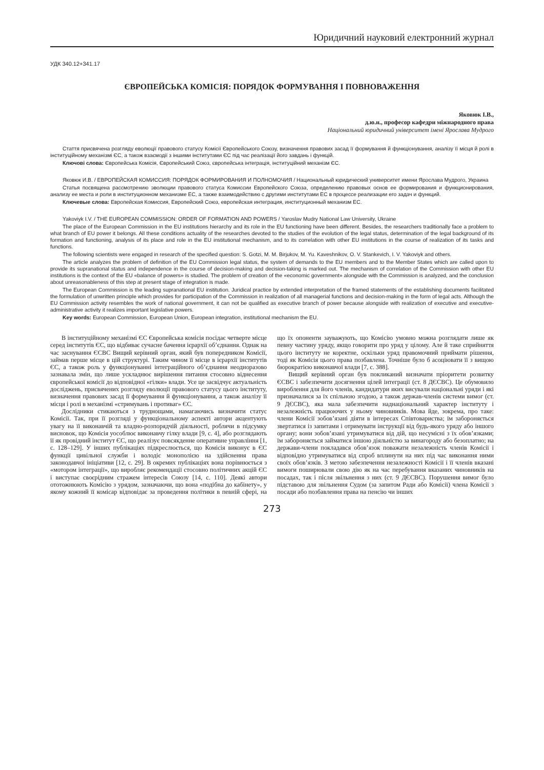Юридичний науковий електронний журнал
УДК 340.12+341.17
ЄВРОПЕЙСЬКА КОМІСІЯ: ПОРЯДОК ФОРМУВАННЯ І ПОВНОВАЖЕННЯ
Яковюк І.В.,
д.ю.н., професор кафедри міжнародного права
Національний юридичний університет імені Ярослава Мудрого
Стаття присвячена розгляду еволюції правового статусу Комісії Європейського Союзу, визначення правових засад її формування й функціонування, аналізу її місця й ролі в інституційному механізмі ЄС, а також взаємодії з іншими інститутами ЄС під час реалізації його завдань і функцій.
Ключові слова: Європейська Комісія, Європейський Союз, європейська інтеграція, інституційний механізм ЄС.
Яковюк И.В. / ЕВРОПЕЙСКАЯ КОМИССИЯ: ПОРЯДОК ФОРМИРОВАНИЯ И ПОЛНОМОЧИЯ / Национальный юридический университет имени Ярослава Мудрого, Украина
Статья посвящена рассмотрению эволюции правового статуса Комиссии Европейского Союза, определению правовых основ ее формирования и функционирования, анализу ее места и роли в институционном механизме ЕС, а также взаимодействию с другими институтами ЕС в процессе реализации его задач и функций.
Ключевые слова: Европейская Комиссия, Европейский Союз, европейская интеграция, институционный механизм ЕС.
Yakoviyk I.V. / THE EUROPEAN COMMISSION: ORDER OF FORMATION AND POWERS / Yaroslav Mudry National Law University, Ukraine
The place of the European Commission in the EU institutions hierarchy and its role in the EU functioning have been different. Besides, the researchers traditionally face a problem to what branch of EU power it belongs. All these conditions actuality of the researches devoted to the studies of the evolution of the legal status, determination of the legal background of its formation and functioning, analysis of its place and role in the EU institutional mechanism, and to its correlation with other EU institutions in the course of realization of its tasks and functions.
The following scientists were engaged in research of the specified question: S. Gotzi, M. M. Birjukov, M. Yu. Kaveshnikov, O. V. Stankevich, I. V. Yakoviyk and others.
The article analyzes the problem of definition of the EU Commission legal status, the system of demands to the EU members and to the Member States which are called upon to provide its supranational status and independence in the course of decision-making and decision-taking is marked out. The mechanism of correlation of the Commission with other EU institutions is the context of the EU «balance of powers» is studied. The problem of creation of the «economic government» alongside with the Commission is analyzed, and the conclusion about unreasonableness of this step at present stage of integration is made.
The European Commission is the leading supranational EU institution. Juridical practice by extended interpretation of the framed statements of the establishing documents facilitated the formulation of unwritten principle which provides for participation of the Commission in realization of all managerial functions and decision-making in the form of legal acts. Although the EU Commission activity resembles the work of national government, it can not be qualified as executive branch of power because alongside with realization of executive and executive-administrative activity it realizes important legislative powers.
Key words: European Commission, European Union, European integration, institutional mechanism the EU.
В інституційному механізмі ЄС Європейська комісія посідає четверте місце серед інститутів ЄС, що відбиває сучасне бачення ієрархії об’єднання. Однак на час заснування ЄСВС Вищий керівний орган, який був попередником Комісії, займав перше місце в цій структурі. Таким чином її місце в ієрархії інститутів ЄС, а також роль у функціонуванні інтеграційного об’єднання неодноразово зазнавала змін, що лише ускладнює вирішення питання стосовно віднесення європейської комісії до відповідної «гілки» влади. Усе це засвідчує актуальність досліджень, присвячених розгляду еволюції правового статусу цього інституту, визначення правових засад її формування й функціонування, а також аналізу її місця і ролі в механізмі «стримувань і противаг» ЄС.
Дослідники стикаються з труднощами, намагаючись визначити статус Комісії. Так, при її розгляді у функціональному аспекті автори акцентують увагу на її виконавчій та владно-розпорядчій діяльності, роблячи в підсумку висновок, що Комісія уособлює виконавчу гілку влади [9, с. 4], або розглядають її як провідний інститут ЄС, що реалізує повсякденне оперативне управління [1, с. 128–129]. У інших публікаціях підкреслюється, що Комісія виконує в ЄС функції цивільної служби і володіє монополією на здійснення права законодавчої ініціативи [12, с. 29]. В окремих публікаціях вона порівнюється з «мотором інтеграції», що виробляє рекомендації стосовно політичних акцій ЄС і виступає своєрідним стражем інтересів Союзу [14, с. 110]. Деякі автори ототожнюють Комісію з урядом, зазначаючи, що вона «подібна до кабінету», у якому кожний її комісар відповідає за проведення політики в певній сфері, на що їх опоненти зауважують, що Комісію умовно можна розглядати лише як певну частину уряду, якщо говорити про уряд у цілому. Але й таке сприйняття цього інституту не коректне, оскільки уряд правомочний приймати рішення, тоді як Комісія цього права позбавлена. Точніше було б асоціювати її з вищою бюрократією виконавчої влади [7, с. 388].
Вищий керівний орган був покликаний визначати пріоритети розвитку ЄСВС і забезпечити досягнення цілей інтеграції (ст. 8 ДЄСВС). Це обумовило вироблення для його членів, кандидатури яких висували національні уряди і які призначалися за їх спільною згодою, а також держав-членів системи вимог (ст. 9 ДЄСВС), яка мала забезпечити наднаціональний характер інституту і незалежність працюючих у ньому чиновників. Мова йде, зокрема, про таке: члени Комісії зобов’язані діяти в інтересах Співтовариства; їм забороняється звертатися із запитами і отримувати інструкції від будь-якого уряду або іншого органу; вони зобов’язані утримуватися від дій, що несумісні з їх обов’язками; їм забороняється займатися іншою діяльністю за винагороду або безоплатно; на держави-члени покладався обов’язок поважати незалежність членів Комісії і відповідно утримуватися від спроб вплинути на них під час виконання ними своїх обов’язків. З метою забезпечення незалежності Комісії і її членів вказані вимоги поширювали свою дію як на час перебування вказаних чиновників на посадах, так і після звільнення з них (ст. 9 ДЄСВС). Порушення вимог було підставою для звільнення Судом (за запитом Ради або Комісії) члена Комісії з посади або позбавлення права на пенсію чи інших
273